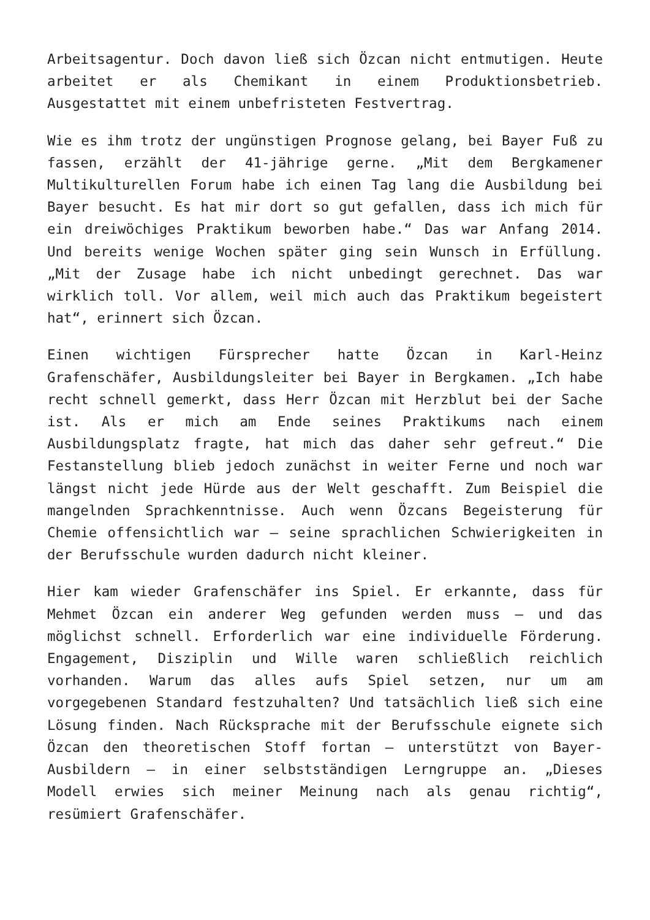Arbeitsagentur. Doch davon ließ sich Özcan nicht entmutigen. Heute arbeitet er als Chemikant in einem Produktionsbetrieb. Ausgestattet mit einem unbefristeten Festvertrag.
Wie es ihm trotz der ungünstigen Prognose gelang, bei Bayer Fuß zu fassen, erzählt der 41-jährige gerne. „Mit dem Bergkamener Multikulturellen Forum habe ich einen Tag lang die Ausbildung bei Bayer besucht. Es hat mir dort so gut gefallen, dass ich mich für ein dreiwöchiges Praktikum beworben habe.“ Das war Anfang 2014. Und bereits wenige Wochen später ging sein Wunsch in Erfüllung. „Mit der Zusage habe ich nicht unbedingt gerechnet. Das war wirklich toll. Vor allem, weil mich auch das Praktikum begeistert hat“, erinnert sich Özcan.
Einen wichtigen Fürsprecher hatte Özcan in Karl-Heinz Grafenschäfer, Ausbildungsleiter bei Bayer in Bergkamen. „Ich habe recht schnell gemerkt, dass Herr Özcan mit Herzblut bei der Sache ist. Als er mich am Ende seines Praktikums nach einem Ausbildungsplatz fragte, hat mich das daher sehr gefreut.“ Die Festanstellung blieb jedoch zunächst in weiter Ferne und noch war längst nicht jede Hürde aus der Welt geschafft. Zum Beispiel die mangelnden Sprachkenntnisse. Auch wenn Özcans Begeisterung für Chemie offensichtlich war – seine sprachlichen Schwierigkeiten in der Berufsschule wurden dadurch nicht kleiner.
Hier kam wieder Grafenschäfer ins Spiel. Er erkannte, dass für Mehmet Özcan ein anderer Weg gefunden werden muss – und das möglichst schnell. Erforderlich war eine individuelle Förderung. Engagement, Disziplin und Wille waren schließlich reichlich vorhanden. Warum das alles aufs Spiel setzen, nur um am vorgegebenen Standard festzuhalten? Und tatsächlich ließ sich eine Lösung finden. Nach Rücksprache mit der Berufsschule eignete sich Özcan den theoretischen Stoff fortan – unterstützt von Bayer-Ausbildern – in einer selbstständigen Lerngruppe an. „Dieses Modell erwies sich meiner Meinung nach als genau richtig“, resümiert Grafenschäfer.